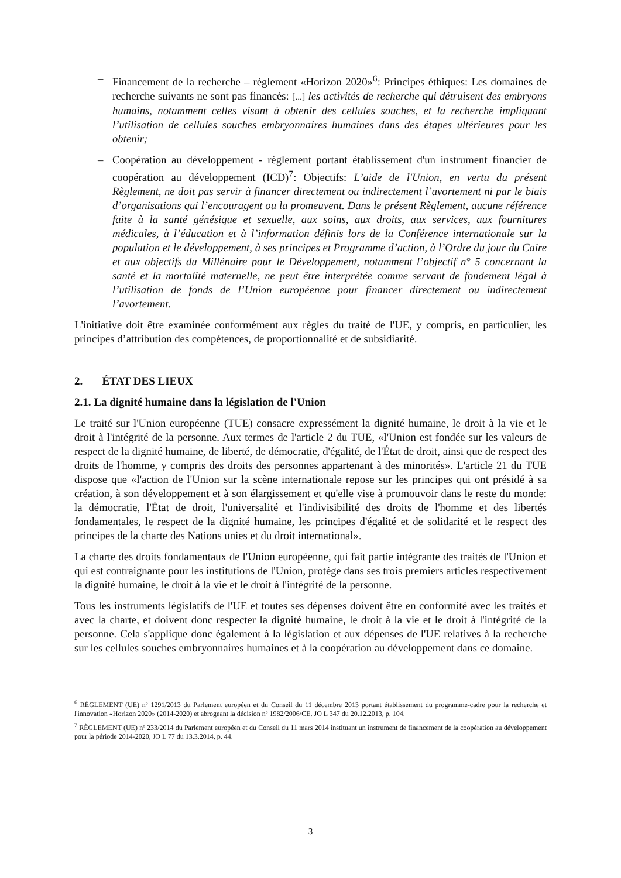– Financement de la recherche – règlement «Horizon 2020»<sup>6</sup>: Principes éthiques: Les domaines de recherche suivants ne sont pas financés: [...] les activités de recherche qui détruisent des embryons humains, notamment celles visant à obtenir des cellules souches, et la recherche impliquant l’utilisation de cellules souches embryonnaires humaines dans des étapes ultérieures pour les obtenir;
– Coopération au développement - règlement portant établissement d'un instrument financier de coopération au développement (ICD)<sup>7</sup>: Objectifs: L’aide de l'Union, en vertu du présent Règlement, ne doit pas servir à financer directement ou indirectement l’avortement ni par le biais d’organisations qui l’encouragent ou la promeuvent. Dans le présent Règlement, aucune référence faite à la santé génésique et sexuelle, aux soins, aux droits, aux services, aux fournitures médicales, à l’éducation et à l’information définis lors de la Conférence internationale sur la population et le développement, à ses principes et Programme d’action, à l’Ordre du jour du Caire et aux objectifs du Millénaire pour le Développement, notamment l’objectif n° 5 concernant la santé et la mortalité maternelle, ne peut être interprétée comme servant de fondement légal à l’utilisation de fonds de l’Union européenne pour financer directement ou indirectement l’avortement.
L'initiative doit être examinée conformément aux règles du traité de l'UE, y compris, en particulier, les principes d’attribution des compétences, de proportionnalité et de subsidiarité.
2. ÉTAT DES LIEUX
2.1. La dignité humaine dans la législation de l'Union
Le traité sur l'Union européenne (TUE) consacre expressément la dignité humaine, le droit à la vie et le droit à l'intégrité de la personne. Aux termes de l'article 2 du TUE, «l'Union est fondée sur les valeurs de respect de la dignité humaine, de liberté, de démocratie, d'égalité, de l'État de droit, ainsi que de respect des droits de l'homme, y compris des droits des personnes appartenant à des minorités». L'article 21 du TUE dispose que «l'action de l'Union sur la scène internationale repose sur les principes qui ont présidé à sa création, à son développement et à son élargissement et qu'elle vise à promouvoir dans le reste du monde: la démocratie, l'État de droit, l'universalité et l'indivisibilité des droits de l'homme et des libertés fondamentales, le respect de la dignité humaine, les principes d'égalité et de solidarité et le respect des principes de la charte des Nations unies et du droit international».
La charte des droits fondamentaux de l'Union européenne, qui fait partie intégrante des traités de l'Union et qui est contraignante pour les institutions de l'Union, protège dans ses trois premiers articles respectivement la dignité humaine, le droit à la vie et le droit à l'intégrité de la personne.
Tous les instruments législatifs de l'UE et toutes ses dépenses doivent être en conformité avec les traités et avec la charte, et doivent donc respecter la dignité humaine, le droit à la vie et le droit à l'intégrité de la personne. Cela s'applique donc également à la législation et aux dépenses de l'UE relatives à la recherche sur les cellules souches embryonnaires humaines et à la coopération au développement dans ce domaine.
<sup>6</sup> RÈGLEMENT (UE) nº 1291/2013 du Parlement européen et du Conseil du 11 décembre 2013 portant établissement du programme-cadre pour la recherche et l'innovation «Horizon 2020» (2014-2020) et abrogeant la décision nº 1982/2006/CE, JO L 347 du 20.12.2013, p. 104.
<sup>7</sup> RÈGLEMENT (UE) nº 233/2014 du Parlement européen et du Conseil du 11 mars 2014 instituant un instrument de financement de la coopération au développement pour la période 2014-2020, JO L 77 du 13.3.2014, p. 44.
3